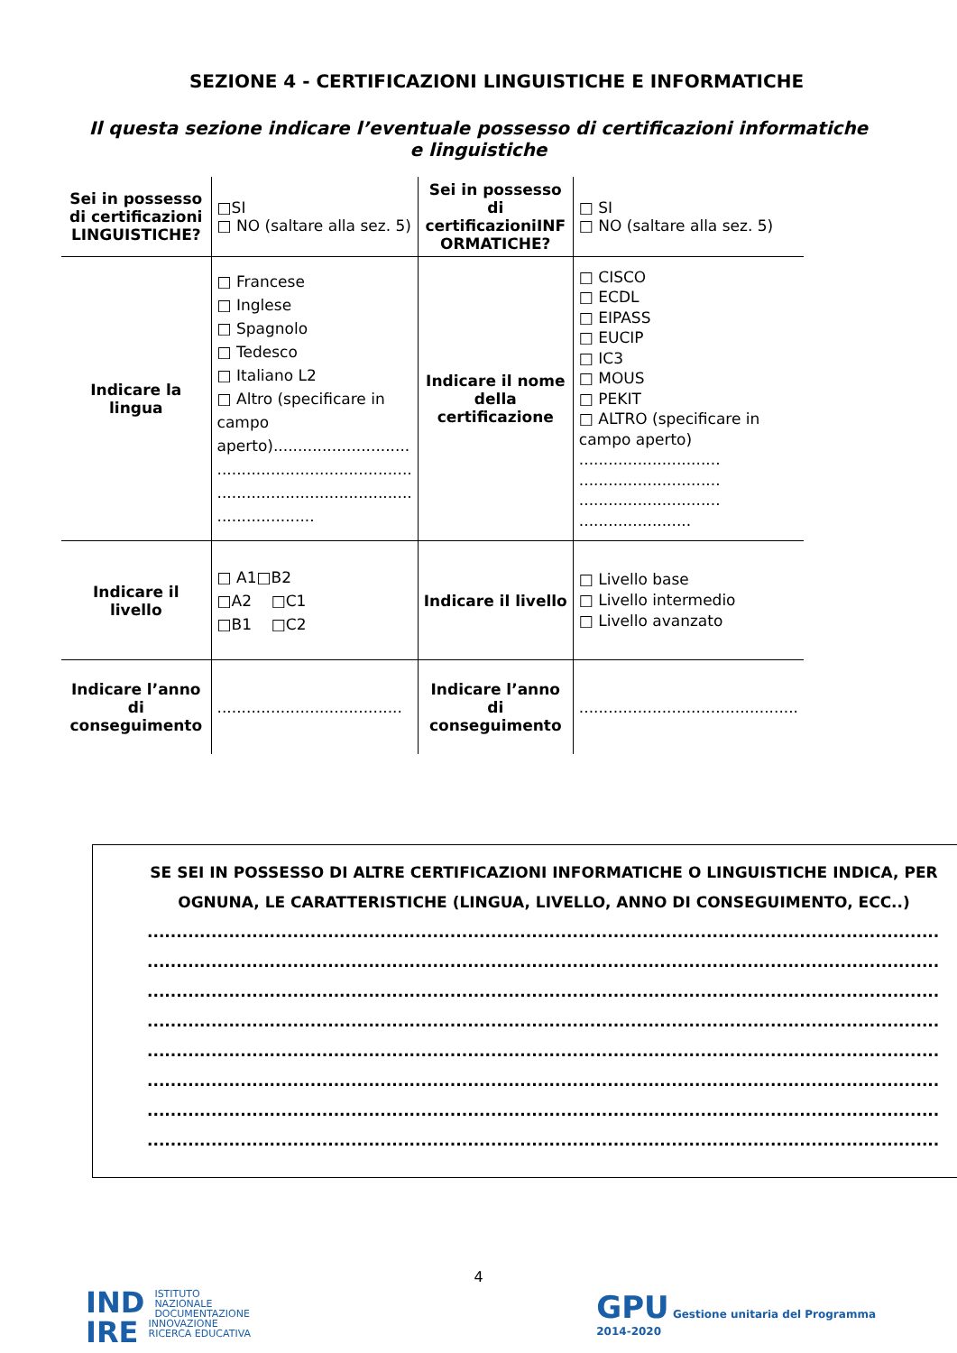SEZIONE 4 - CERTIFICAZIONI LINGUISTICHE E INFORMATICHE
Il questa sezione indicare l’eventuale possesso di certificazioni informatiche e linguistiche
| Sei in possesso di certificazioni LINGUISTICHE? | □SI □ NO (saltare alla sez. 5) | Sei in possesso di certificazioniINF ORMATICHE? | □ SI □ NO (saltare alla sez. 5) |
| Indicare la lingua | □ Francese □ Inglese □ Spagnolo □ Tedesco □ Italiano L2 □ Altro (specificare in campo aperto)............................ ........................................ ........................................ .................... | Indicare il nome della certificazione | □ CISCO □ ECDL □ EIPASS □ EUCIP □ IC3 □ MOUS □ PEKIT □ ALTRO (specificare in campo aperto) ............................. ............................. ............................. ....................... |
| Indicare il livello | □ A1□B2 □A2 □C1 □B1 □C2 | Indicare il livello | □ Livello base □ Livello intermedio □ Livello avanzato |
| Indicare l’anno di conseguimento | ...................................... | Indicare l’anno di conseguimento | ............................................. |
SE SEI IN POSSESSO DI ALTRE CERTIFICAZIONI INFORMATICHE O LINGUISTICHE INDICA, PER OGNUNA, LE CARATTERISTICHE (LINGUA, LIVELLO, ANNO DI CONSEGUIMENTO, ECC..)
..........................................................................................................................................
..........................................................................................................................................
..........................................................................................................................................
..........................................................................................................................................
..........................................................................................................................................
..........................................................................................................................................
..........................................................................................................................................
..........................................................................................................................................
4
IND ISTITUTO
NAZIONALE
DOCUMENTAZIONE
IRE INNOVAZIONE
RICERCA EDUCATIVA
GPU Gestione unitaria del Programma
2014-2020